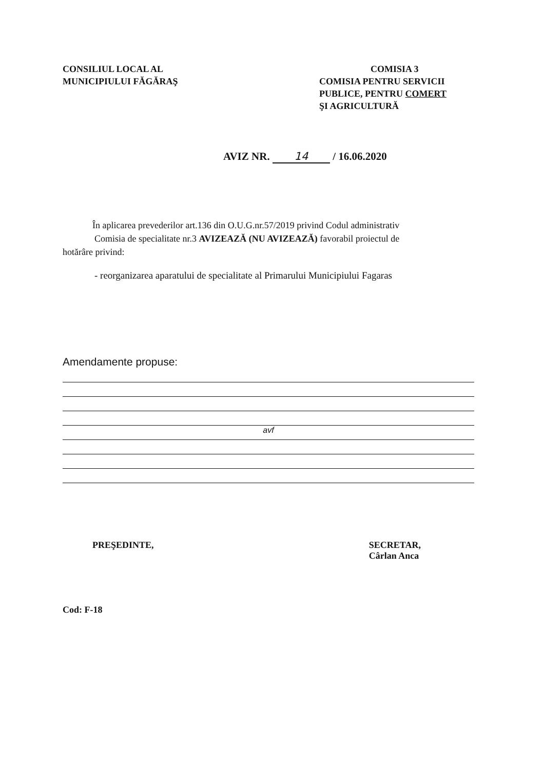CONSILIUL LOCAL AL
MUNICIPIULUI FĂGĂRAŞ
COMISIA 3
COMISIA PENTRU SERVICII
PUBLICE, PENTRU COMERT
ŞI AGRICULTURĂ
AVIZ NR. 14 / 16.06.2020
În aplicarea prevederilor art.136 din O.U.G.nr.57/2019 privind Codul administrativ
Comisia de specialitate nr.3 AVIZEAZĂ (NU AVIZEAZĂ) favorabil proiectul de
hotărâre privind:
- reorganizarea aparatului de specialitate al Primarului Municipiului Fagaras
Amendamente propuse:
avf
PREŞEDINTE, SECRETAR,
Cârlan Anca
Cod: F-18